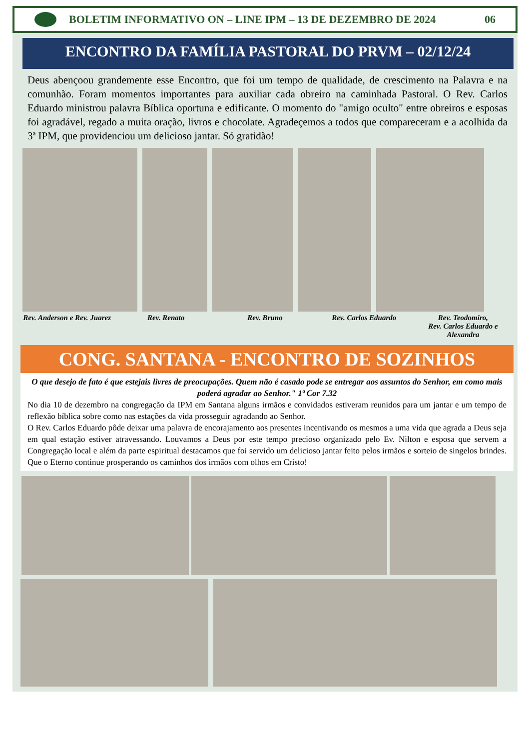BOLETIM INFORMATIVO ON – LINE IPM – 13 DE DEZEMBRO DE 2024
06
ENCONTRO DA FAMÍLIA PASTORAL DO PRVM – 02/12/24
Deus abençoou grandemente esse Encontro, que foi um tempo de qualidade, de crescimento na Palavra e na comunhão. Foram momentos importantes para auxiliar cada obreiro na caminhada Pastoral. O Rev. Carlos Eduardo ministrou palavra Bíblica oportuna e edificante. O momento do "amigo oculto" entre obreiros e esposas foi agradável, regado a muita oração, livros e chocolate. Agradeçemos a todos que compareceram e a acolhida da 3ª IPM, que providenciou um delicioso jantar. Só gratidão!
Rev. Anderson e Rev. Juarez Rev. Renato Rev. Bruno Rev. Carlos Eduardo Rev. Teodomiro,
Rev. Carlos Eduardo e Alexandra
CONG. SANTANA - ENCONTRO DE SOZINHOS
O que desejo de fato é que estejais livres de preocupações. Quem não é casado pode se entregar aos assuntos do Senhor, em como mais poderá agradar ao Senhor." 1ª Cor 7.32
No dia 10 de dezembro na congregação da IPM em Santana alguns irmãos e convidados estiveram reunidos para um jantar e um tempo de reflexão bíblica sobre como nas estações da vida prosseguir agradando ao Senhor.
O Rev. Carlos Eduardo pôde deixar uma palavra de encorajamento aos presentes incentivando os mesmos a uma vida que agrada a Deus seja em qual estação estiver atravessando. Louvamos a Deus por este tempo precioso organizado pelo Ev. Nilton e esposa que servem a Congregação local e além da parte espiritual destacamos que foi servido um delicioso jantar feito pelos irmãos e sorteio de singelos brindes. Que o Eterno continue prosperando os caminhos dos irmãos com olhos em Cristo!